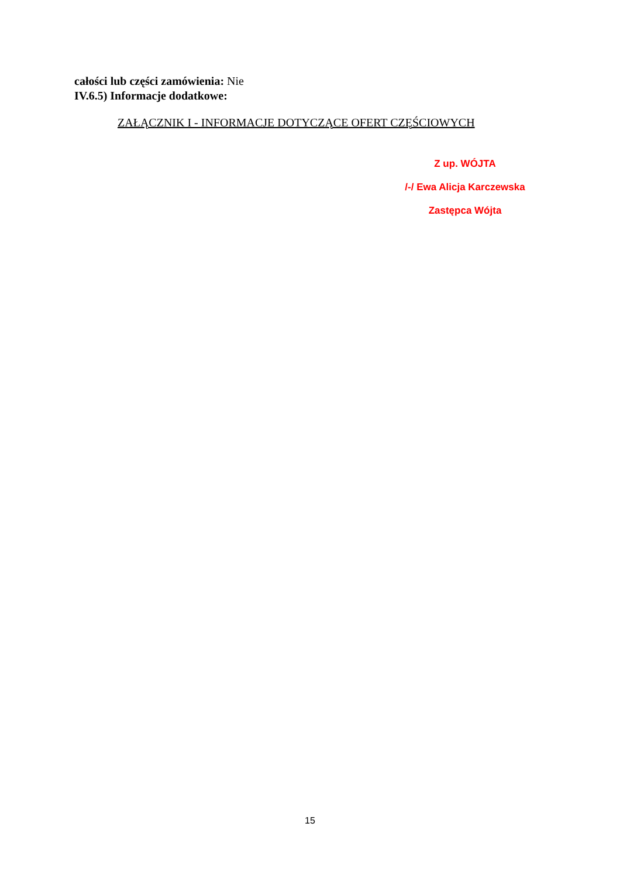całości lub części zamówienia: Nie
IV.6.5) Informacje dodatkowe:
ZAŁĄCZNIK I - INFORMACJE DOTYCZĄCE OFERT CZĘŚCIOWYCH
Z up. WÓJTA
/-/ Ewa Alicja Karczewska
Zastępca Wójta
15